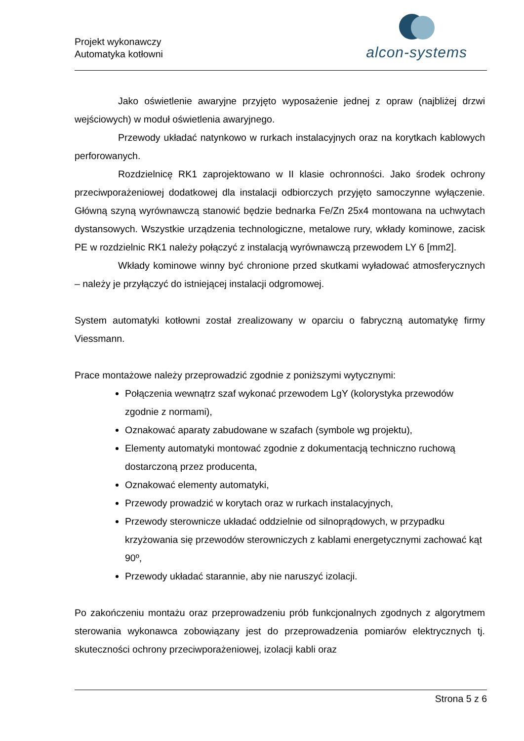Projekt wykonawczy
Automatyka kotłowni
alcon-systems
Jako oświetlenie awaryjne przyjęto wyposażenie jednej z opraw (najbliżej drzwi wejściowych) w moduł oświetlenia awaryjnego.
Przewody układać natynkowo w rurkach instalacyjnych oraz na korytkach kablowych perforowanych.
Rozdzielnicę RK1 zaprojektowano w II klasie ochronności. Jako środek ochrony przeciwporażeniowej dodatkowej dla instalacji odbiorczych przyjęto samoczynne wyłączenie. Główną szyną wyrównawczą stanowić będzie bednarka Fe/Zn 25x4 montowana na uchwytach dystansowych. Wszystkie urządzenia technologiczne, metalowe rury, wkłady kominowe, zacisk PE w rozdzielnic RK1 należy połączyć z instalacją wyrównawczą przewodem LY 6 [mm2].
Wkłady kominowe winny być chronione przed skutkami wyładować atmosferycznych – należy je przyłączyć do istniejącej instalacji odgromowej.
System automatyki kotłowni został zrealizowany w oparciu o fabryczną automatykę firmy Viessmann.
Prace montażowe należy przeprowadzić zgodnie z poniższymi wytycznymi:
Połączenia wewnątrz szaf wykonać przewodem LgY (kolorystyka przewodów zgodnie z normami),
Oznakować aparaty zabudowane w szafach (symbole wg projektu),
Elementy automatyki montować zgodnie z dokumentacją techniczno ruchową dostarczoną przez producenta,
Oznakować elementy automatyki,
Przewody prowadzić w korytach oraz w rurkach instalacyjnych,
Przewody sterownicze układać oddzielnie od silnoprądowych, w przypadku krzyżowania się przewodów sterowniczych z kablami energetycznymi zachować kąt 90º,
Przewody układać starannie, aby nie naruszyć izolacji.
Po zakończeniu montażu oraz przeprowadzeniu prób funkcjonalnych zgodnych z algorytmem sterowania wykonawca zobowiązany jest do przeprowadzenia pomiarów elektrycznych tj. skuteczności ochrony przeciwporażeniowej, izolacji kabli oraz
Strona 5 z 6